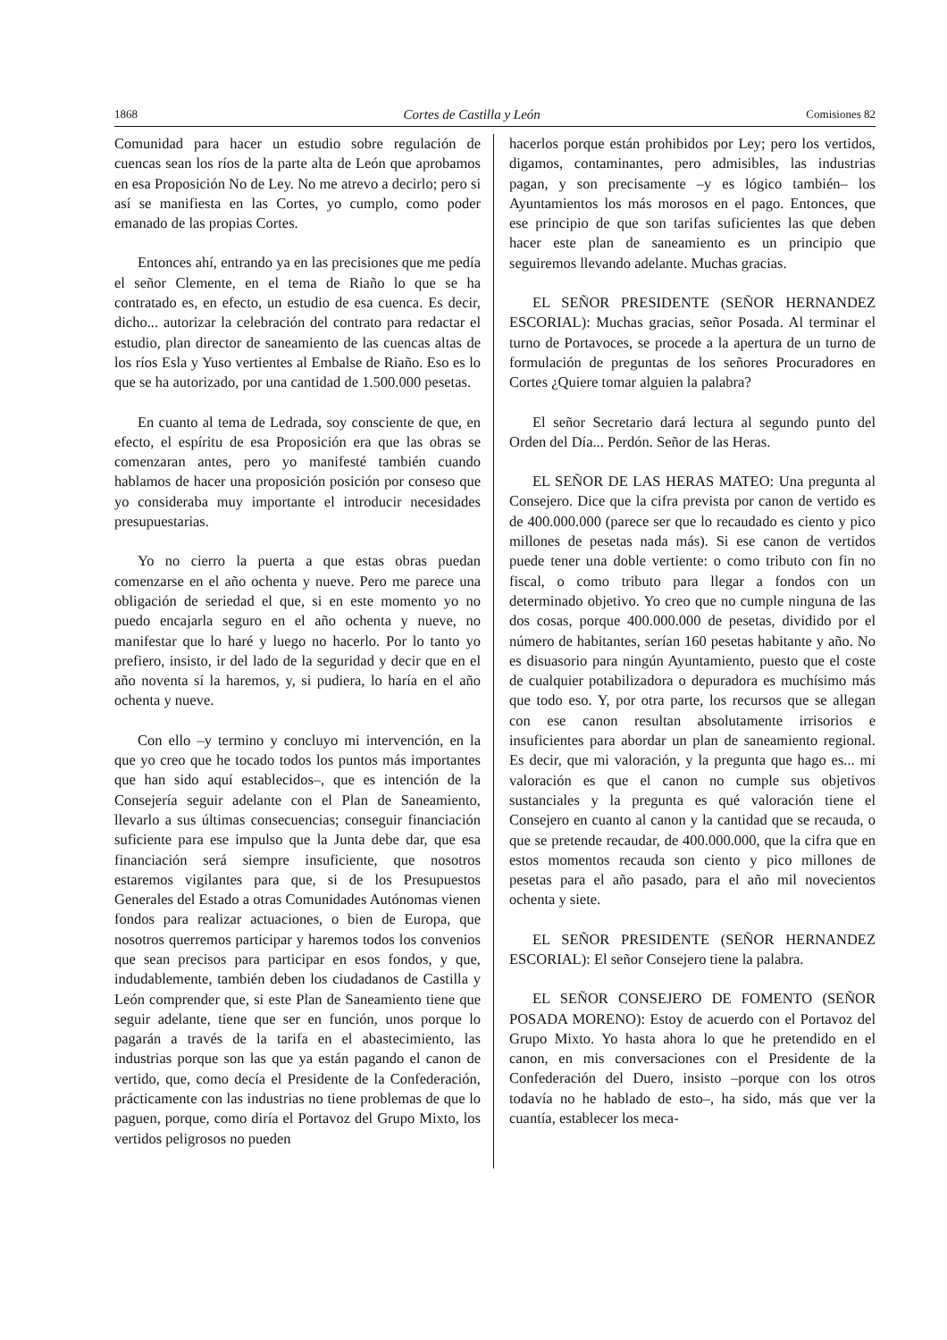1868 Cortes de Castilla y León Comisiones 82
Comunidad para hacer un estudio sobre regulación de cuencas sean los ríos de la parte alta de León que aprobamos en esa Proposición No de Ley. No me atrevo a decirlo; pero si así se manifiesta en las Cortes, yo cumplo, como poder emanado de las propias Cortes.
Entonces ahí, entrando ya en las precisiones que me pedía el señor Clemente, en el tema de Riaño lo que se ha contratado es, en efecto, un estudio de esa cuenca. Es decir, dicho... autorizar la celebración del contrato para redactar el estudio, plan director de saneamiento de las cuencas altas de los ríos Esla y Yuso vertientes al Embalse de Riaño. Eso es lo que se ha autorizado, por una cantidad de 1.500.000 pesetas.
En cuanto al tema de Ledrada, soy consciente de que, en efecto, el espíritu de esa Proposición era que las obras se comenzaran antes, pero yo manifesté también cuando hablamos de hacer una proposición posición por conseso que yo consideraba muy importante el introducir necesidades presupuestarias.
Yo no cierro la puerta a que estas obras puedan comenzarse en el año ochenta y nueve. Pero me parece una obligación de seriedad el que, si en este momento yo no puedo encajarla seguro en el año ochenta y nueve, no manifestar que lo haré y luego no hacerlo. Por lo tanto yo prefiero, insisto, ir del lado de la seguridad y decir que en el año noventa sí la haremos, y, si pudiera, lo haría en el año ochenta y nueve.
Con ello –y termino y concluyo mi intervención, en la que yo creo que he tocado todos los puntos más importantes que han sido aquí establecidos–, que es intención de la Consejería seguir adelante con el Plan de Saneamiento, llevarlo a sus últimas consecuencias; conseguir financiación suficiente para ese impulso que la Junta debe dar, que esa financiación será siempre insuficiente, que nosotros estaremos vigilantes para que, si de los Presupuestos Generales del Estado a otras Comunidades Autónomas vienen fondos para realizar actuaciones, o bien de Europa, que nosotros querremos participar y haremos todos los convenios que sean precisos para participar en esos fondos, y que, indudablemente, también deben los ciudadanos de Castilla y León comprender que, si este Plan de Saneamiento tiene que seguir adelante, tiene que ser en función, unos porque lo pagarán a través de la tarifa en el abastecimiento, las industrias porque son las que ya están pagando el canon de vertido, que, como decía el Presidente de la Confederación, prácticamente con las industrias no tiene problemas de que lo paguen, porque, como diría el Portavoz del Grupo Mixto, los vertidos peligrosos no pueden
hacerlos porque están prohibidos por Ley; pero los vertidos, digamos, contaminantes, pero admisibles, las industrias pagan, y son precisamente –y es lógico también– los Ayuntamientos los más morosos en el pago. Entonces, que ese principio de que son tarifas suficientes las que deben hacer este plan de saneamiento es un principio que seguiremos llevando adelante. Muchas gracias.
EL SEÑOR PRESIDENTE (SEÑOR HERNANDEZ ESCORIAL): Muchas gracias, señor Posada. Al terminar el turno de Portavoces, se procede a la apertura de un turno de formulación de preguntas de los señores Procuradores en Cortes ¿Quiere tomar alguien la palabra?
El señor Secretario dará lectura al segundo punto del Orden del Día... Perdón. Señor de las Heras.
EL SEÑOR DE LAS HERAS MATEO: Una pregunta al Consejero. Dice que la cifra prevista por canon de vertido es de 400.000.000 (parece ser que lo recaudado es ciento y pico millones de pesetas nada más). Si ese canon de vertidos puede tener una doble vertiente: o como tributo con fin no fiscal, o como tributo para llegar a fondos con un determinado objetivo. Yo creo que no cumple ninguna de las dos cosas, porque 400.000.000 de pesetas, dividido por el número de habitantes, serían 160 pesetas habitante y año. No es disuasorio para ningún Ayuntamiento, puesto que el coste de cualquier potabilizadora o depuradora es muchísimo más que todo eso. Y, por otra parte, los recursos que se allegan con ese canon resultan absolutamente irrisorios e insuficientes para abordar un plan de saneamiento regional. Es decir, que mi valoración, y la pregunta que hago es... mi valoración es que el canon no cumple sus objetivos sustanciales y la pregunta es qué valoración tiene el Consejero en cuanto al canon y la cantidad que se recauda, o que se pretende recaudar, de 400.000.000, que la cifra que en estos momentos recauda son ciento y pico millones de pesetas para el año pasado, para el año mil novecientos ochenta y siete.
EL SEÑOR PRESIDENTE (SEÑOR HERNANDEZ ESCORIAL): El señor Consejero tiene la palabra.
EL SEÑOR CONSEJERO DE FOMENTO (SEÑOR POSADA MORENO): Estoy de acuerdo con el Portavoz del Grupo Mixto. Yo hasta ahora lo que he pretendido en el canon, en mis conversaciones con el Presidente de la Confederación del Duero, insisto –porque con los otros todavía no he hablado de esto–, ha sido, más que ver la cuantía, establecer los meca-